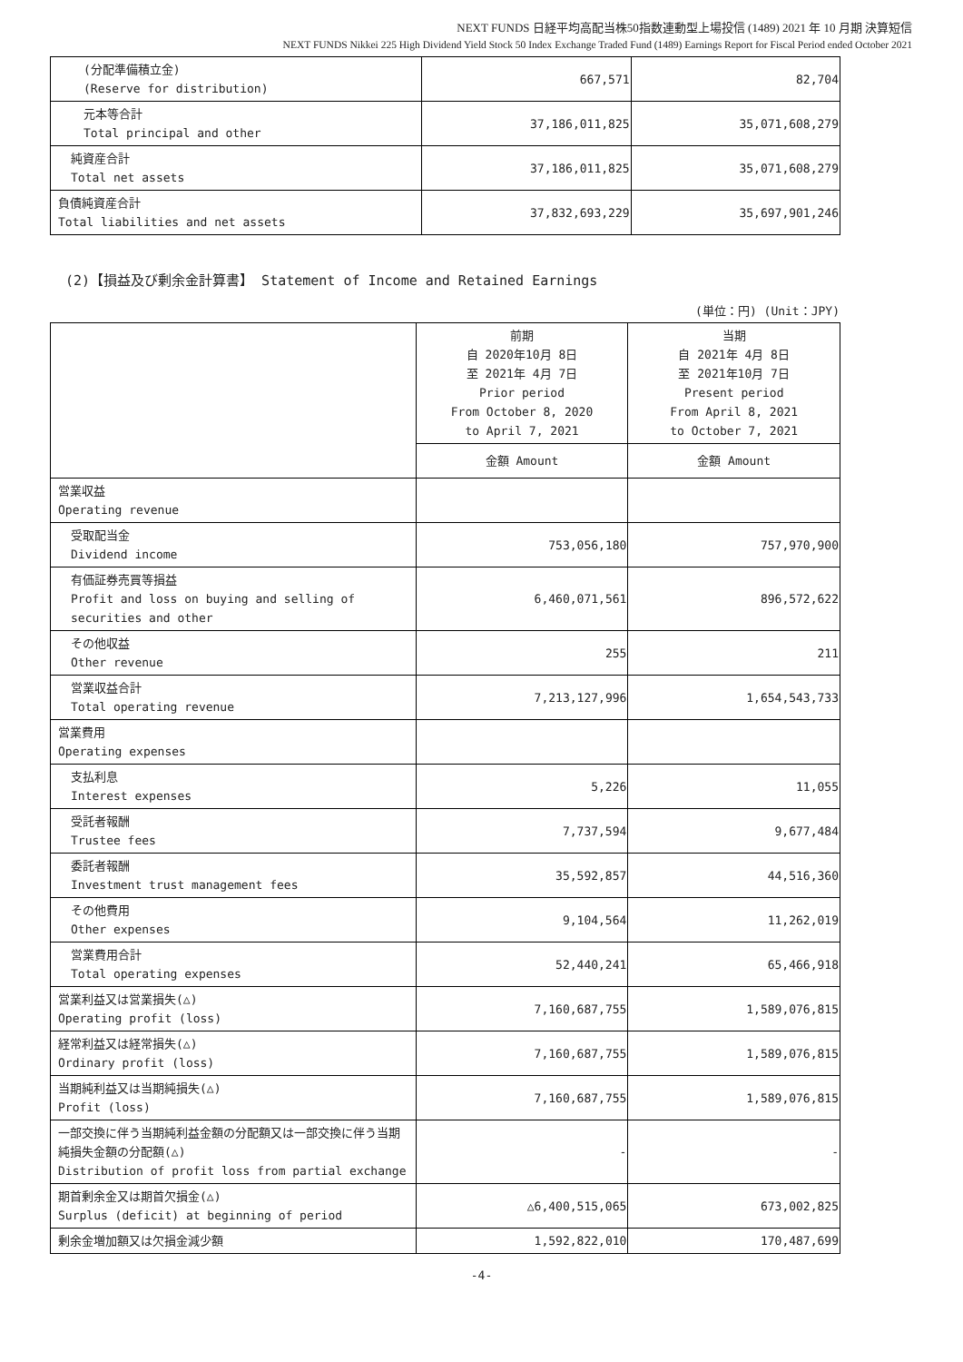NEXT FUNDS 日経平均高配当株50指数連動型上場投信 (1489) 2021 年 10 月期 決算短信
NEXT FUNDS Nikkei 225 High Dividend Yield Stock 50 Index Exchange Traded Fund (1489) Earnings Report for Fiscal Period ended October 2021
| (分配準備積立金) (Reserve for distribution) | 667,571 | 82,704 |
| 元本等合計 Total principal and other | 37,186,011,825 | 35,071,608,279 |
| 純資産合計 Total net assets | 37,186,011,825 | 35,071,608,279 |
| 負債純資産合計 Total liabilities and net assets | 37,832,693,229 | 35,697,901,246 |
(2)【損益及び剰余金計算書】 Statement of Income and Retained Earnings
(単位：円) (Unit：JPY)
| | 前期 自 2020年10月 8日 至 2021年 4月 7日 Prior period From October 8, 2020 to April 7, 2021 | 当期 自 2021年 4月 8日 至 2021年10月 7日 Present period From April 8, 2021 to October 7, 2021 |
| --- | --- | --- |
| | 金額 Amount | 金額 Amount |
| 営業収益 Operating revenue | | |
| 受取配当金 Dividend income | 753,056,180 | 757,970,900 |
| 有価証券売買等損益 Profit and loss on buying and selling of securities and other | 6,460,071,561 | 896,572,622 |
| その他収益 Other revenue | 255 | 211 |
| 営業収益合計 Total operating revenue | 7,213,127,996 | 1,654,543,733 |
| 営業費用 Operating expenses | | |
| 支払利息 Interest expenses | 5,226 | 11,055 |
| 受託者報酬 Trustee fees | 7,737,594 | 9,677,484 |
| 委託者報酬 Investment trust management fees | 35,592,857 | 44,516,360 |
| その他費用 Other expenses | 9,104,564 | 11,262,019 |
| 営業費用合計 Total operating expenses | 52,440,241 | 65,466,918 |
| 営業利益又は営業損失(△) Operating profit (loss) | 7,160,687,755 | 1,589,076,815 |
| 経常利益又は経常損失(△) Ordinary profit (loss) | 7,160,687,755 | 1,589,076,815 |
| 当期純利益又は当期純損失(△) Profit (loss) | 7,160,687,755 | 1,589,076,815 |
| 一部交換に伴う当期純利益金額の分配額又は一部交換に伴う当期純損失金額の分配額(△) Distribution of profit loss from partial exchange | - | - |
| 期首剰余金又は期首欠損金(△) Surplus (deficit) at beginning of period | △6,400,515,065 | 673,002,825 |
| 剰余金増加額又は欠損金減少額 | 1,592,822,010 | 170,487,699 |
-4-